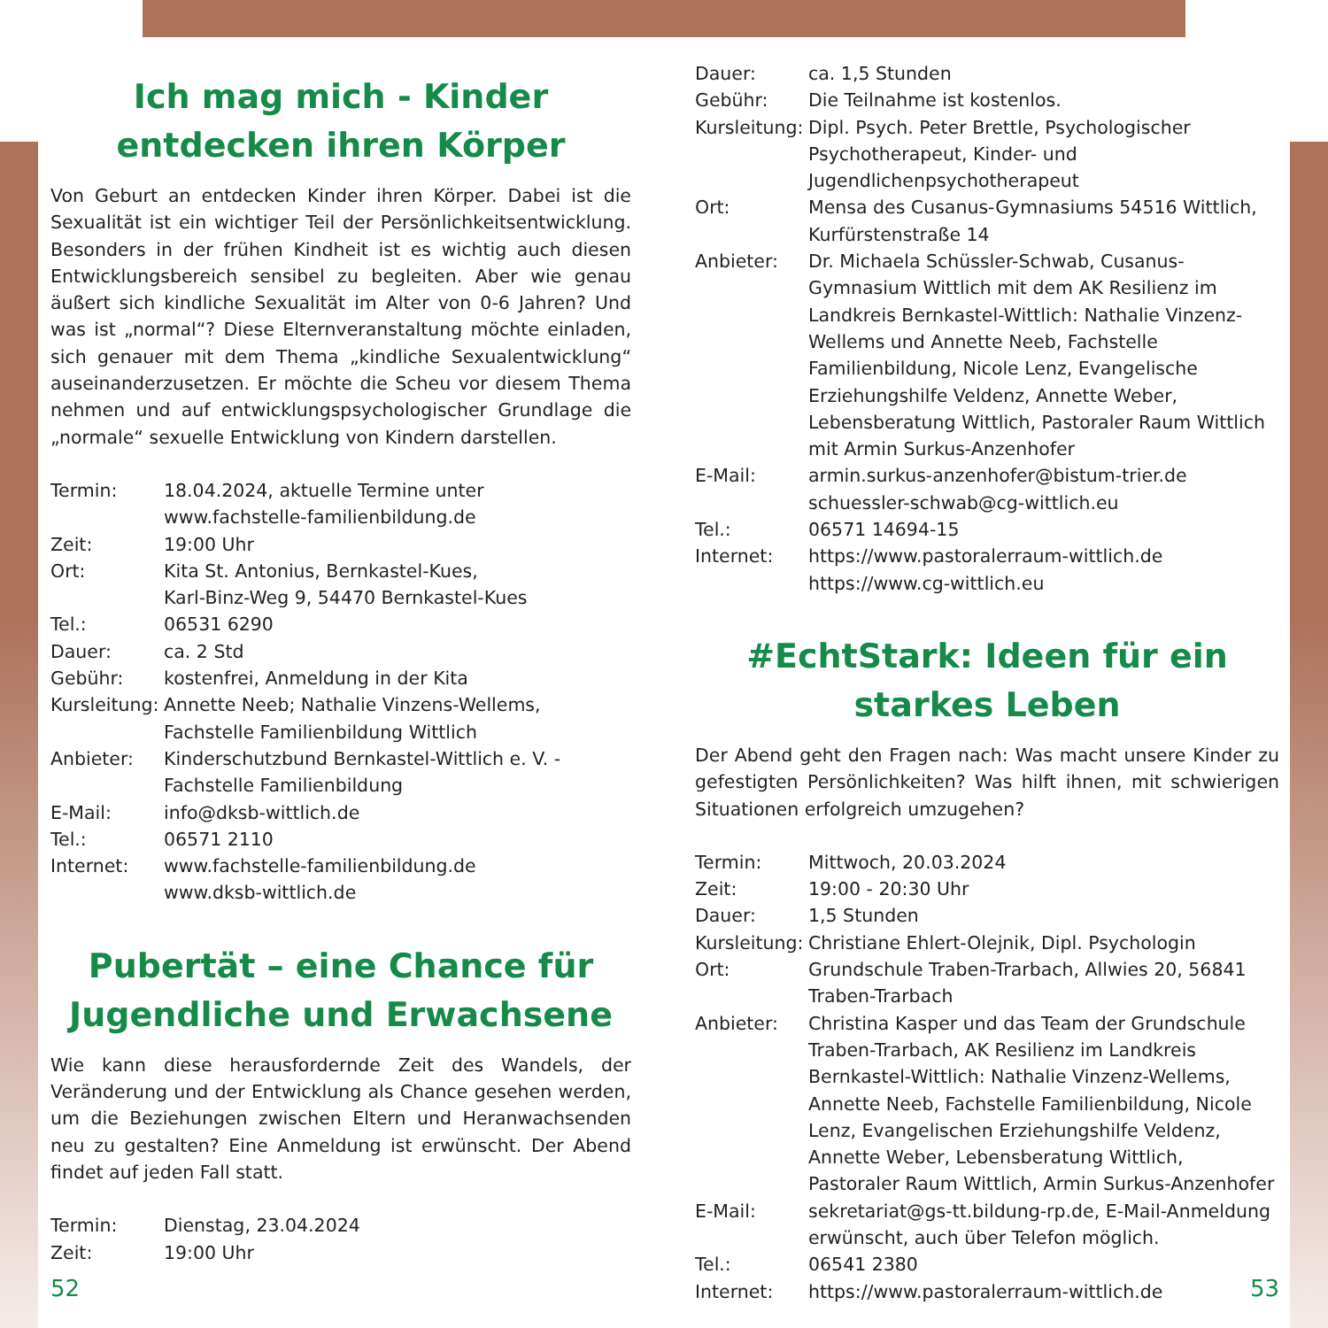Ich mag mich - Kinder entdecken ihren Körper
Von Geburt an entdecken Kinder ihren Körper. Dabei ist die Sexualität ist ein wichtiger Teil der Persönlichkeitsentwicklung. Besonders in der frühen Kindheit ist es wichtig auch diesen Entwicklungsbereich sensibel zu begleiten. Aber wie genau äußert sich kindliche Sexualität im Alter von 0-6 Jahren? Und was ist „normal“? Diese Elternveranstaltung möchte einladen, sich genauer mit dem Thema „kindliche Sexualentwicklung“ auseinanderzusetzen. Er möchte die Scheu vor diesem Thema nehmen und auf entwicklungspsychologischer Grundlage die „normale“ sexuelle Entwicklung von Kindern darstellen.
| Termin: | 18.04.2024, aktuelle Termine unter www.fachstelle-familienbildung.de |
| Zeit: | 19:00 Uhr |
| Ort: | Kita St. Antonius, Bernkastel-Kues, Karl-Binz-Weg 9, 54470 Bernkastel-Kues |
| Tel.: | 06531 6290 |
| Dauer: | ca. 2 Std |
| Gebühr: | kostenfrei, Anmeldung in der Kita |
| Kursleitung: | Annette Neeb; Nathalie Vinzens-Wellems, Fachstelle Familienbildung Wittlich |
| Anbieter: | Kinderschutzbund Bernkastel-Wittlich e. V. - Fachstelle Familienbildung |
| E-Mail: | info@dksb-wittlich.de |
| Tel.: | 06571 2110 |
| Internet: | www.fachstelle-familienbildung.de www.dksb-wittlich.de |
Pubertät – eine Chance für Jugendliche und Erwachsene
Wie kann diese herausfordernde Zeit des Wandels, der Veränderung und der Entwicklung als Chance gesehen werden, um die Beziehungen zwischen Eltern und Heranwachsenden neu zu gestalten? Eine Anmeldung ist erwünscht. Der Abend findet auf jeden Fall statt.
| Termin: | Dienstag, 23.04.2024 |
| Zeit: | 19:00 Uhr |
52
| Dauer: | ca. 1,5 Stunden |
| Gebühr: | Die Teilnahme ist kostenlos. |
| Kursleitung: | Dipl. Psych. Peter Brettle, Psychologischer Psychotherapeut, Kinder- und Jugendlichenpsychotherapeut |
| Ort: | Mensa des Cusanus-Gymnasiums 54516 Wittlich, Kurfürstenstraße 14 |
| Anbieter: | Dr. Michaela Schüssler-Schwab, Cusanus-Gymnasium Wittlich mit dem AK Resilienz im Landkreis Bernkastel-Wittlich: Nathalie Vinzenz-Wellems und Annette Neeb, Fachstelle Familienbildung, Nicole Lenz, Evangelische Erziehungshilfe Veldenz, Annette Weber, Lebensberatung Wittlich, Pastoraler Raum Wittlich mit Armin Surkus-Anzenhofer |
| E-Mail: | armin.surkus-anzenhofer@bistum-trier.de schuessler-schwab@cg-wittlich.eu |
| Tel.: | 06571 14694-15 |
| Internet: | https://www.pastoralerraum-wittlich.de https://www.cg-wittlich.eu |
#EchtStark: Ideen für ein starkes Leben
Der Abend geht den Fragen nach: Was macht unsere Kinder zu gefestigten Persönlichkeiten? Was hilft ihnen, mit schwierigen Situationen erfolgreich umzugehen?
| Termin: | Mittwoch, 20.03.2024 |
| Zeit: | 19:00 - 20:30 Uhr |
| Dauer: | 1,5 Stunden |
| Kursleitung: | Christiane Ehlert-Olejnik, Dipl. Psychologin |
| Ort: | Grundschule Traben-Trarbach, Allwies 20, 56841 Traben-Trarbach |
| Anbieter: | Christina Kasper und das Team der Grundschule Traben-Trarbach, AK Resilienz im Landkreis Bernkastel-Wittlich: Nathalie Vinzenz-Wellems, Annette Neeb, Fachstelle Familienbildung, Nicole Lenz, Evangelischen Erziehungshilfe Veldenz, Annette Weber, Lebensberatung Wittlich, Pastoraler Raum Wittlich, Armin Surkus-Anzenhofer |
| E-Mail: | sekretariat@gs-tt.bildung-rp.de, E-Mail-Anmeldung erwünscht, auch über Telefon möglich. |
| Tel.: | 06541 2380 |
| Internet: | https://www.pastoralerraum-wittlich.de |
53